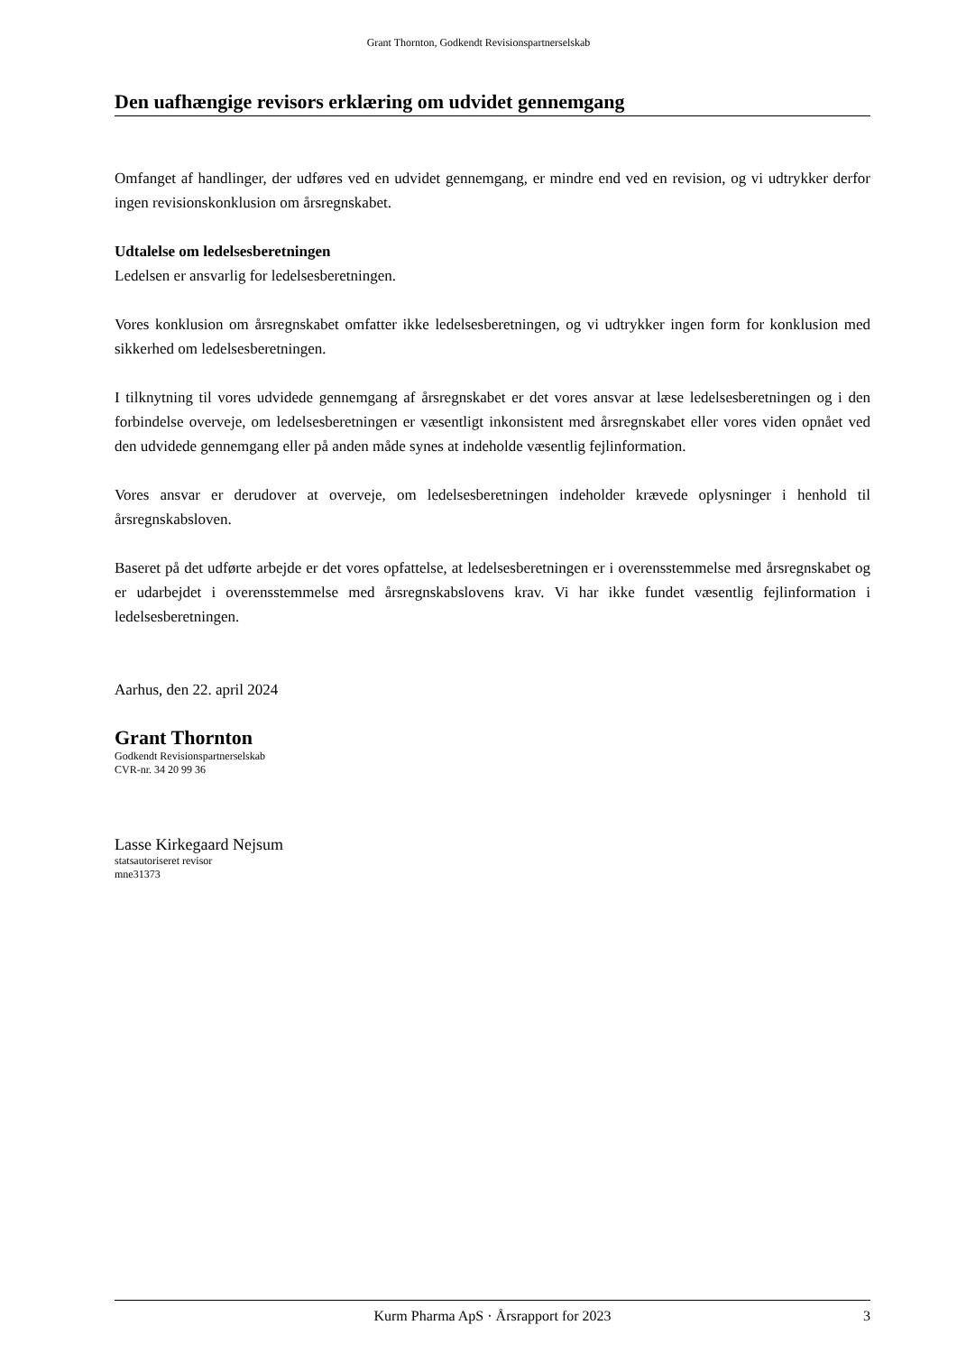Grant Thornton, Godkendt Revisionspartnerselskab
Den uafhængige revisors erklæring om udvidet gennemgang
Omfanget af handlinger, der udføres ved en udvidet gennemgang, er mindre end ved en revision, og vi udtrykker derfor ingen revisionskonklusion om årsregnskabet.
Udtalelse om ledelsesberetningen
Ledelsen er ansvarlig for ledelsesberetningen.
Vores konklusion om årsregnskabet omfatter ikke ledelsesberetningen, og vi udtrykker ingen form for konklusion med sikkerhed om ledelsesberetningen.
I tilknytning til vores udvidede gennemgang af årsregnskabet er det vores ansvar at læse ledelsesberetningen og i den forbindelse overveje, om ledelsesberetningen er væsentligt inkonsistent med årsregnskabet eller vores viden opnået ved den udvidede gennemgang eller på anden måde synes at indeholde væsentlig fejlinformation.
Vores ansvar er derudover at overveje, om ledelsesberetningen indeholder krævede oplysninger i henhold til årsregnskabsloven.
Baseret på det udførte arbejde er det vores opfattelse, at ledelsesberetningen er i overensstemmelse med årsregnskabet og er udarbejdet i overensstemmelse med årsregnskabslovens krav. Vi har ikke fundet væsentlig fejlinformation i ledelsesberetningen.
Aarhus, den 22. april 2024
Grant Thornton
Godkendt Revisionspartnerselskab
CVR-nr. 34 20 99 36
Lasse Kirkegaard Nejsum
statsautoriseret revisor
mne31373
Kurm Pharma ApS · Årsrapport for 2023 3